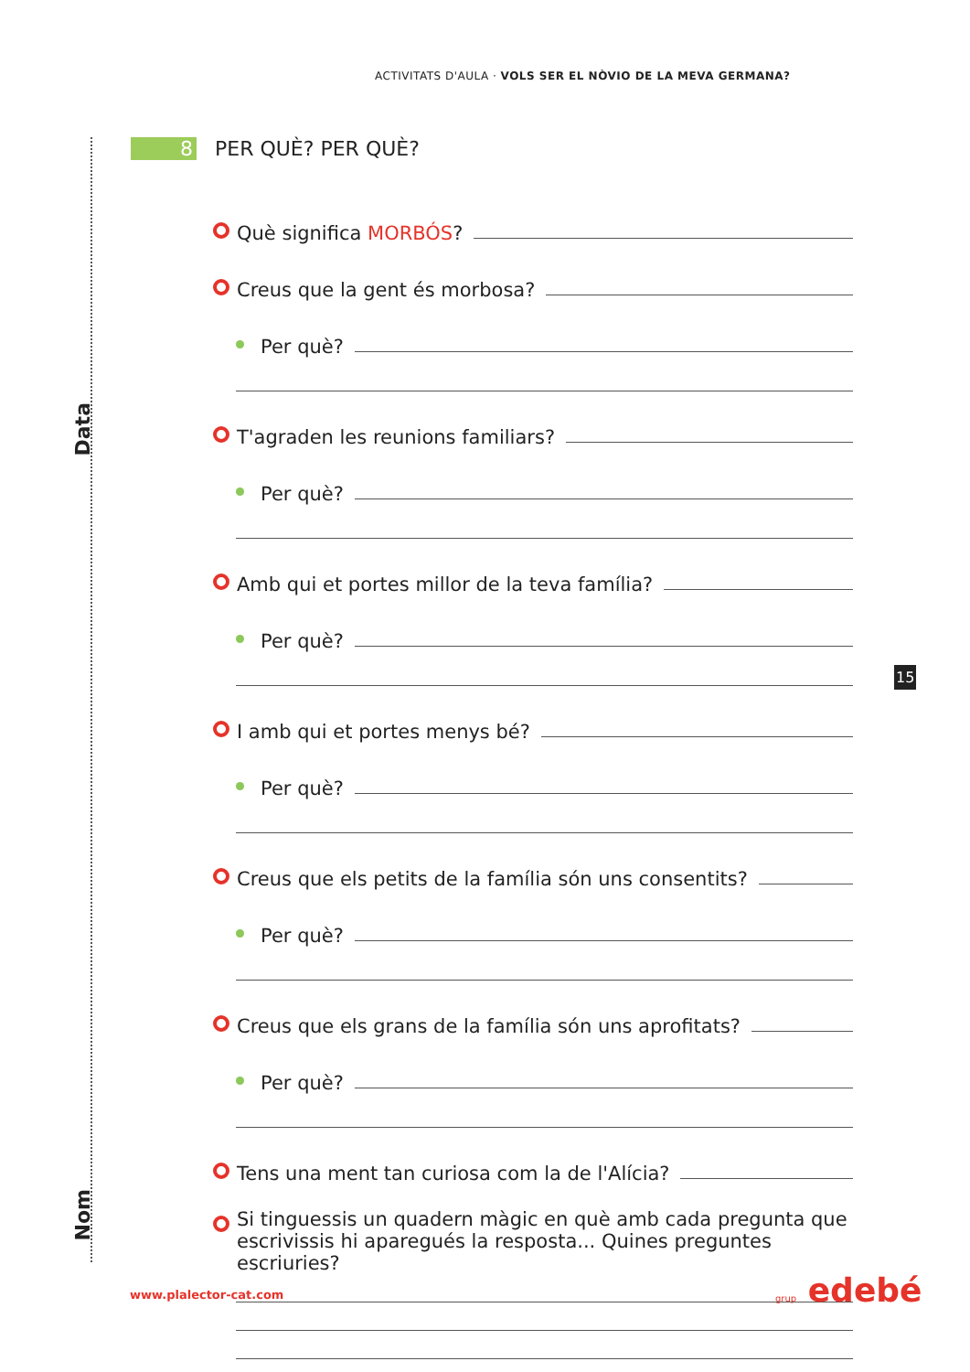ACTIVITATS D'AULA · VOLS SER EL NÒVIO DE LA MEVA GERMANA?
Data
Nom
8 PER QUÈ? PER QUÈ?
Què significa MORBÓS?
Creus que la gent és morbosa?
Per què?
T'agraden les reunions familiars?
Per què?
Amb qui et portes millor de la teva família?
Per què?
I amb qui et portes menys bé?
Per què?
Creus que els petits de la família són uns consentits?
Per què?
Creus que els grans de la família són uns aprofitats?
Per què?
Tens una ment tan curiosa com la de l'Alícia?
Si tinguessis un quadern màgic en què amb cada pregunta que escrivissis hi aparegués la resposta... Quines preguntes escriuries?
15
www.plalector-cat.com grup edebé